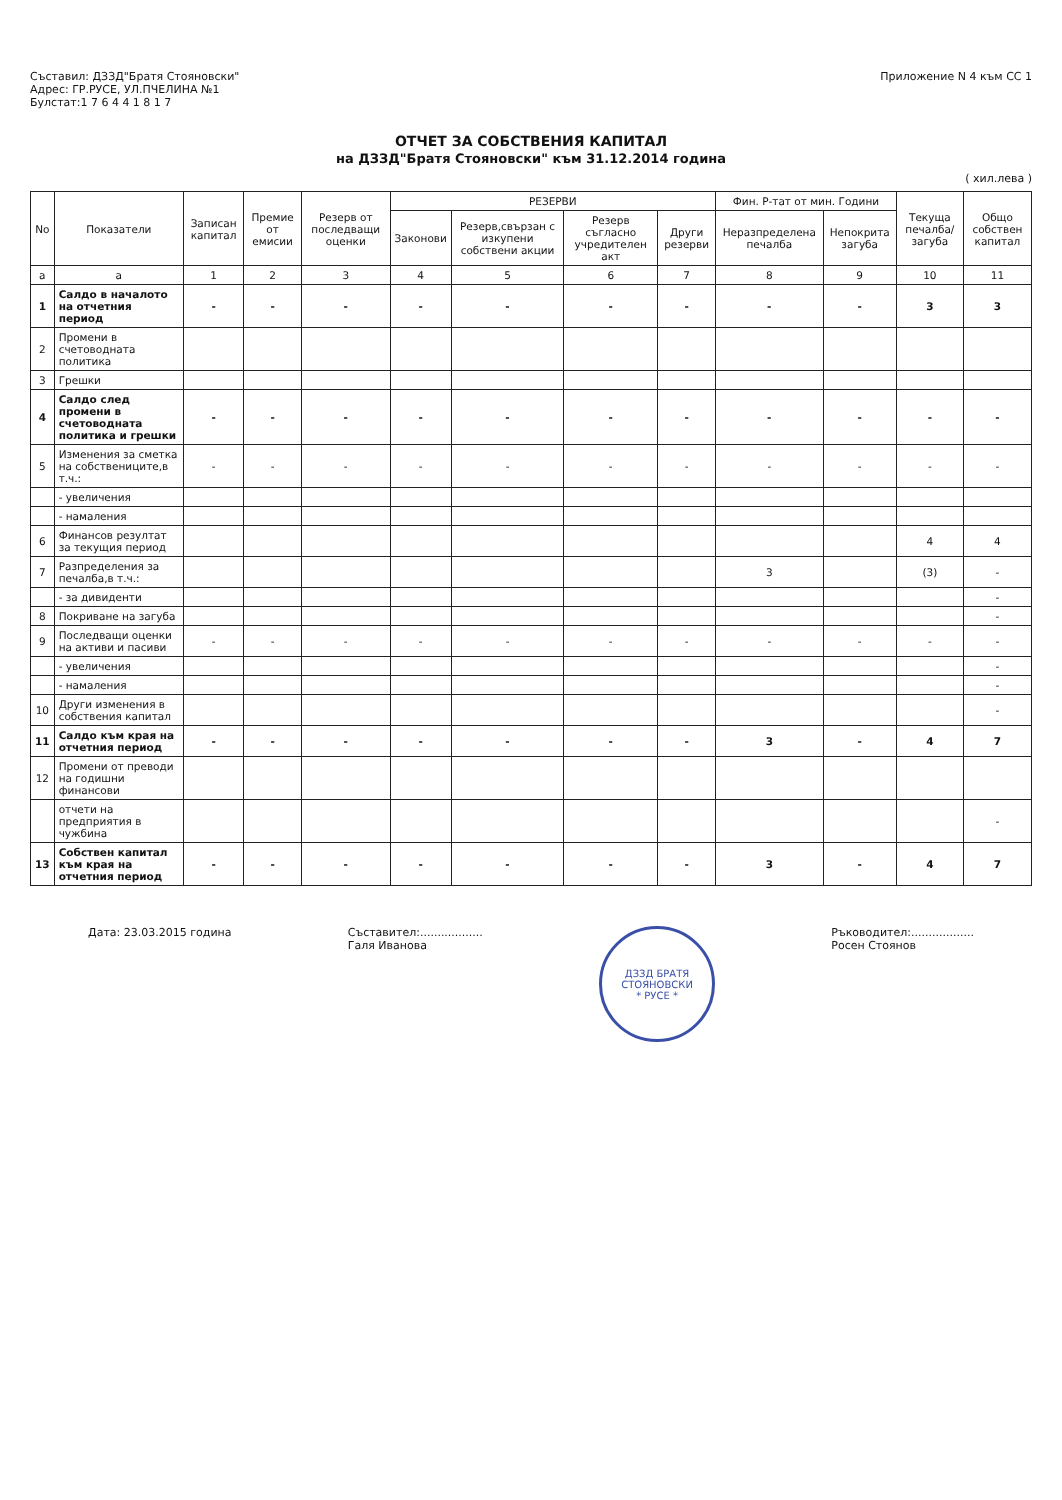Съставил: ДЗЗД"Братя Стояновски"
Адрес: ГР.РУСЕ, УЛ.ПЧЕЛИНА №1
Булстат:1 7 6 4 4 1 8 1 7
Приложение N 4 към СС 1
ОТЧЕТ ЗА СОБСТВЕНИЯ КАПИТАЛ
на ДЗЗД"Братя Стояновски" към 31.12.2014 година
( хил.лева )
| No | Показатели | Записан капитал | Премие от емисии | Резерв от последващи оценки | РЕЗЕРВИ | | | | Фин. Р-тат от мин. Години | | Текуща печалба/загуба | Общо собствен капитал |
| --- | --- | --- | --- | --- | --- | --- | --- | --- | --- | --- | --- | --- |
| | | | | | Законови | Резерв,свързан с изкупени собствени акции | Резерв съгласно учредителен акт | Други резерви | Неразпределена печалба | Непокрита загуба | | |
| а | а | 1 | 2 | 3 | 4 | 5 | 6 | 7 | 8 | 9 | 10 | 11 |
| 1 | Салдо в началото на отчетния период | - | - | - | - | - | - | - | - | - | 3 | 3 |
| 2 | Промени в счетоводната политика | | | | | | | | | | | |
| 3 | Грешки | | | | | | | | | | | |
| 4 | Салдо след промени в счетоводната политика и грешки | - | - | - | - | - | - | - | - | - | - | - |
| 5 | Изменения за сметка на собствениците,в т.ч.: | - | - | - | - | - | - | - | - | - | - | - |
| | - увеличения | | | | | | | | | | | |
| | - намаления | | | | | | | | | | | |
| 6 | Финансов резултат за текущия период | | | | | | | | | | 4 | 4 |
| 7 | Разпределения за печалба,в т.ч.: | | | | | | | | 3 | | (3) | - |
| | - за дивиденти | | | | | | | | | | | - |
| 8 | Покриване на загуба | | | | | | | | | | | - |
| 9 | Последващи оценки на активи и пасиви | - | - | - | - | - | - | - | - | - | - | - |
| | - увеличения | | | | | | | | | | | - |
| | - намаления | | | | | | | | | | | - |
| 10 | Други изменения в собствения капитал | | | | | | | | | | | - |
| 11 | Салдо към края на отчетния период | - | - | - | - | - | - | - | 3 | - | 4 | 7 |
| 12 | Промени от преводи на годишни финансови | | | | | | | | | | | |
| | отчети на предприятия в чужбина | | | | | | | | | | | - |
| 13 | Собствен капитал към края на отчетния период | - | - | - | - | - | - | - | 3 | - | 4 | 7 |
Дата: 23.03.2015 година Съставител:..................
Галя Иванова
ДЗЗД БРАТЯ СТОЯНОВСКИ
* РУСЕ *
Ръководител:..................
Росен Стоянов